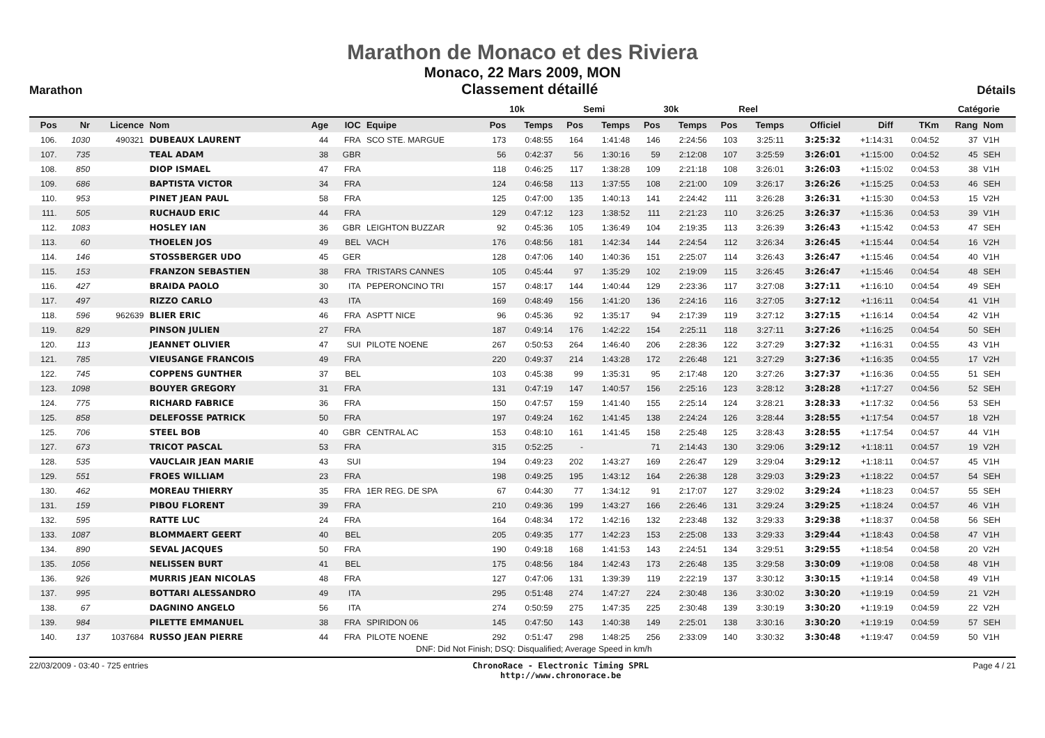Marathon de Monaco et des Riviera
Monaco, 22 Mars 2009, MON
Marathon
Classement détaillé
Détails
| | | | | | | | 10k | | Semi | | 30k | | Reel | | | | | Catégorie | |
| --- | --- | --- | --- | --- | --- | --- | --- | --- | --- | --- | --- | --- | --- | --- | --- | --- | --- | --- | --- |
| Pos | Nr | Licence | Nom | Age | IOC | Equipe | Pos | Temps | Pos | Temps | Pos | Temps | Pos | Temps | Officiel | Diff | TKm | Rang | Nom |
| 106. | 1030 | 490321 | DUBEAUX LAURENT | 44 | FRA | SCO STE. MARGUE | 173 | 0:48:55 | 164 | 1:41:48 | 146 | 2:24:56 | 103 | 3:25:11 | 3:25:32 | +1:14:31 | 0:04:52 | 37 | V1H |
| 107. | 735 | | TEAL ADAM | 38 | GBR | | 56 | 0:42:37 | 56 | 1:30:16 | 59 | 2:12:08 | 107 | 3:25:59 | 3:26:01 | +1:15:00 | 0:04:52 | 45 | SEH |
| 108. | 850 | | DIOP ISMAEL | 47 | FRA | | 118 | 0:46:25 | 117 | 1:38:28 | 109 | 2:21:18 | 108 | 3:26:01 | 3:26:03 | +1:15:02 | 0:04:53 | 38 | V1H |
| 109. | 686 | | BAPTISTA VICTOR | 34 | FRA | | 124 | 0:46:58 | 113 | 1:37:55 | 108 | 2:21:00 | 109 | 3:26:17 | 3:26:26 | +1:15:25 | 0:04:53 | 46 | SEH |
| 110. | 953 | | PINET JEAN PAUL | 58 | FRA | | 125 | 0:47:00 | 135 | 1:40:13 | 141 | 2:24:42 | 111 | 3:26:28 | 3:26:31 | +1:15:30 | 0:04:53 | 15 | V2H |
| 111. | 505 | | RUCHAUD ERIC | 44 | FRA | | 129 | 0:47:12 | 123 | 1:38:52 | 111 | 2:21:23 | 110 | 3:26:25 | 3:26:37 | +1:15:36 | 0:04:53 | 39 | V1H |
| 112. | 1083 | | HOSLEY IAN | 36 | GBR | LEIGHTON BUZZAR | 92 | 0:45:36 | 105 | 1:36:49 | 104 | 2:19:35 | 113 | 3:26:39 | 3:26:43 | +1:15:42 | 0:04:53 | 47 | SEH |
| 113. | 60 | | THOELEN JOS | 49 | BEL | VACH | 176 | 0:48:56 | 181 | 1:42:34 | 144 | 2:24:54 | 112 | 3:26:34 | 3:26:45 | +1:15:44 | 0:04:54 | 16 | V2H |
| 114. | 146 | | STOSSBERGER UDO | 45 | GER | | 128 | 0:47:06 | 140 | 1:40:36 | 151 | 2:25:07 | 114 | 3:26:43 | 3:26:47 | +1:15:46 | 0:04:54 | 40 | V1H |
| 115. | 153 | | FRANZON SEBASTIEN | 38 | FRA | TRISTARS CANNES | 105 | 0:45:44 | 97 | 1:35:29 | 102 | 2:19:09 | 115 | 3:26:45 | 3:26:47 | +1:15:46 | 0:04:54 | 48 | SEH |
| 116. | 427 | | BRAIDA PAOLO | 30 | ITA | PEPERONCINO TRI | 157 | 0:48:17 | 144 | 1:40:44 | 129 | 2:23:36 | 117 | 3:27:08 | 3:27:11 | +1:16:10 | 0:04:54 | 49 | SEH |
| 117. | 497 | | RIZZO CARLO | 43 | ITA | | 169 | 0:48:49 | 156 | 1:41:20 | 136 | 2:24:16 | 116 | 3:27:05 | 3:27:12 | +1:16:11 | 0:04:54 | 41 | V1H |
| 118. | 596 | 962639 | BLIER ERIC | 46 | FRA | ASPTT NICE | 96 | 0:45:36 | 92 | 1:35:17 | 94 | 2:17:39 | 119 | 3:27:12 | 3:27:15 | +1:16:14 | 0:04:54 | 42 | V1H |
| 119. | 829 | | PINSON JULIEN | 27 | FRA | | 187 | 0:49:14 | 176 | 1:42:22 | 154 | 2:25:11 | 118 | 3:27:11 | 3:27:26 | +1:16:25 | 0:04:54 | 50 | SEH |
| 120. | 113 | | JEANNET OLIVIER | 47 | SUI | PILOTE NOENE | 267 | 0:50:53 | 264 | 1:46:40 | 206 | 2:28:36 | 122 | 3:27:29 | 3:27:32 | +1:16:31 | 0:04:55 | 43 | V1H |
| 121. | 785 | | VIEUSANGE FRANCOIS | 49 | FRA | | 220 | 0:49:37 | 214 | 1:43:28 | 172 | 2:26:48 | 121 | 3:27:29 | 3:27:36 | +1:16:35 | 0:04:55 | 17 | V2H |
| 122. | 745 | | COPPENS GUNTHER | 37 | BEL | | 103 | 0:45:38 | 99 | 1:35:31 | 95 | 2:17:48 | 120 | 3:27:26 | 3:27:37 | +1:16:36 | 0:04:55 | 51 | SEH |
| 123. | 1098 | | BOUYER GREGORY | 31 | FRA | | 131 | 0:47:19 | 147 | 1:40:57 | 156 | 2:25:16 | 123 | 3:28:12 | 3:28:28 | +1:17:27 | 0:04:56 | 52 | SEH |
| 124. | 775 | | RICHARD FABRICE | 36 | FRA | | 150 | 0:47:57 | 159 | 1:41:40 | 155 | 2:25:14 | 124 | 3:28:21 | 3:28:33 | +1:17:32 | 0:04:56 | 53 | SEH |
| 125. | 858 | | DELEFOSSE PATRICK | 50 | FRA | | 197 | 0:49:24 | 162 | 1:41:45 | 138 | 2:24:24 | 126 | 3:28:44 | 3:28:55 | +1:17:54 | 0:04:57 | 18 | V2H |
| 125. | 706 | | STEEL BOB | 40 | GBR | CENTRAL AC | 153 | 0:48:10 | 161 | 1:41:45 | 158 | 2:25:48 | 125 | 3:28:43 | 3:28:55 | +1:17:54 | 0:04:57 | 44 | V1H |
| 127. | 673 | | TRICOT PASCAL | 53 | FRA | | 315 | 0:52:25 | - | | 71 | 2:14:43 | 130 | 3:29:06 | 3:29:12 | +1:18:11 | 0:04:57 | 19 | V2H |
| 128. | 535 | | VAUCLAIR JEAN MARIE | 43 | SUI | | 194 | 0:49:23 | 202 | 1:43:27 | 169 | 2:26:47 | 129 | 3:29:04 | 3:29:12 | +1:18:11 | 0:04:57 | 45 | V1H |
| 129. | 551 | | FROES WILLIAM | 23 | FRA | | 198 | 0:49:25 | 195 | 1:43:12 | 164 | 2:26:38 | 128 | 3:29:03 | 3:29:23 | +1:18:22 | 0:04:57 | 54 | SEH |
| 130. | 462 | | MOREAU THIERRY | 35 | FRA | 1ER REG. DE SPA | 67 | 0:44:30 | 77 | 1:34:12 | 91 | 2:17:07 | 127 | 3:29:02 | 3:29:24 | +1:18:23 | 0:04:57 | 55 | SEH |
| 131. | 159 | | PIBOU FLORENT | 39 | FRA | | 210 | 0:49:36 | 199 | 1:43:27 | 166 | 2:26:46 | 131 | 3:29:24 | 3:29:25 | +1:18:24 | 0:04:57 | 46 | V1H |
| 132. | 595 | | RATTE LUC | 24 | FRA | | 164 | 0:48:34 | 172 | 1:42:16 | 132 | 2:23:48 | 132 | 3:29:33 | 3:29:38 | +1:18:37 | 0:04:58 | 56 | SEH |
| 133. | 1087 | | BLOMMAERT GEERT | 40 | BEL | | 205 | 0:49:35 | 177 | 1:42:23 | 153 | 2:25:08 | 133 | 3:29:33 | 3:29:44 | +1:18:43 | 0:04:58 | 47 | V1H |
| 134. | 890 | | SEVAL JACQUES | 50 | FRA | | 190 | 0:49:18 | 168 | 1:41:53 | 143 | 2:24:51 | 134 | 3:29:51 | 3:29:55 | +1:18:54 | 0:04:58 | 20 | V2H |
| 135. | 1056 | | NELISSEN BURT | 41 | BEL | | 175 | 0:48:56 | 184 | 1:42:43 | 173 | 2:26:48 | 135 | 3:29:58 | 3:30:09 | +1:19:08 | 0:04:58 | 48 | V1H |
| 136. | 926 | | MURRIS JEAN NICOLAS | 48 | FRA | | 127 | 0:47:06 | 131 | 1:39:39 | 119 | 2:22:19 | 137 | 3:30:12 | 3:30:15 | +1:19:14 | 0:04:58 | 49 | V1H |
| 137. | 995 | | BOTTARI ALESSANDRO | 49 | ITA | | 295 | 0:51:48 | 274 | 1:47:27 | 224 | 2:30:48 | 136 | 3:30:02 | 3:30:20 | +1:19:19 | 0:04:59 | 21 | V2H |
| 138. | 67 | | DAGNINO ANGELO | 56 | ITA | | 274 | 0:50:59 | 275 | 1:47:35 | 225 | 2:30:48 | 139 | 3:30:19 | 3:30:20 | +1:19:19 | 0:04:59 | 22 | V2H |
| 139. | 984 | | PILETTE EMMANUEL | 38 | FRA | SPIRIDON 06 | 145 | 0:47:50 | 143 | 1:40:38 | 149 | 2:25:01 | 138 | 3:30:16 | 3:30:20 | +1:19:19 | 0:04:59 | 57 | SEH |
| 140. | 137 | 1037684 | RUSSO JEAN PIERRE | 44 | FRA | PILOTE NOENE | 292 | 0:51:47 | 298 | 1:48:25 | 256 | 2:33:09 | 140 | 3:30:32 | 3:30:48 | +1:19:47 | 0:04:59 | 50 | V1H |
DNF: Did Not Finish; DSQ: Disqualified; Average Speed in km/h
22/03/2009 - 03:40 - 725 entries ChronoRace - Electronic Timing SPRL
http://www.chronorace.be Page 4 / 21